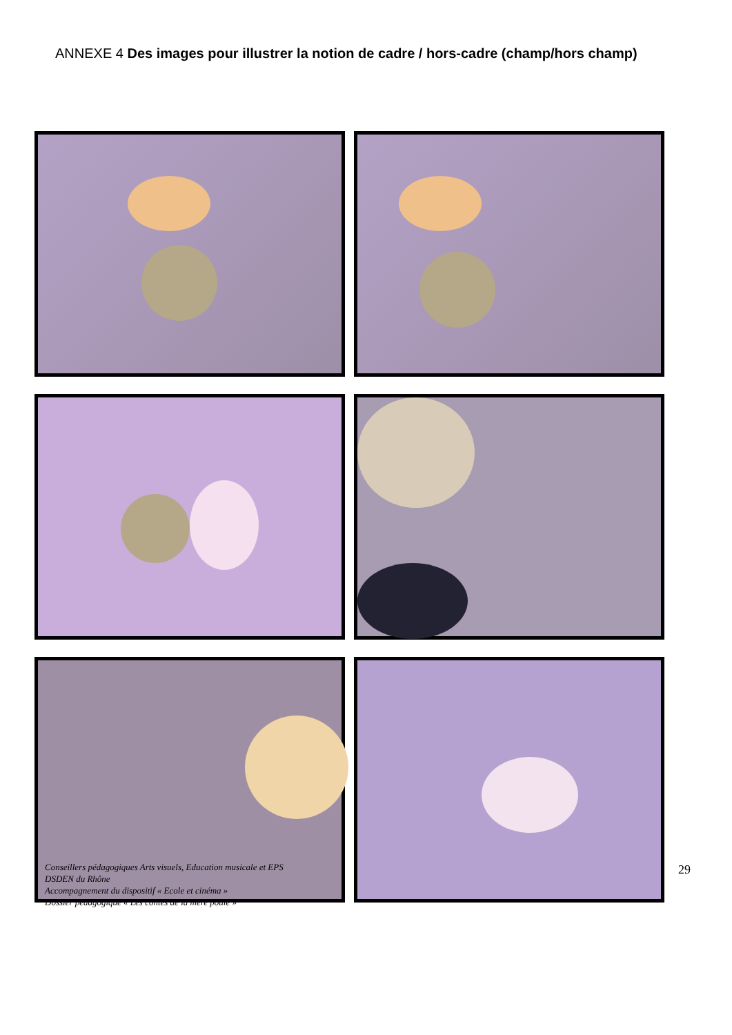ANNEXE 4 Des images pour illustrer la notion de cadre / hors-cadre (champ/hors champ)
Conseillers pédagogiques Arts visuels, Education musicale et EPS
DSDEN du Rhône
Accompagnement du dispositif « Ecole et cinéma »
Dossier pédagogique « Les contes de la mère poule »
29